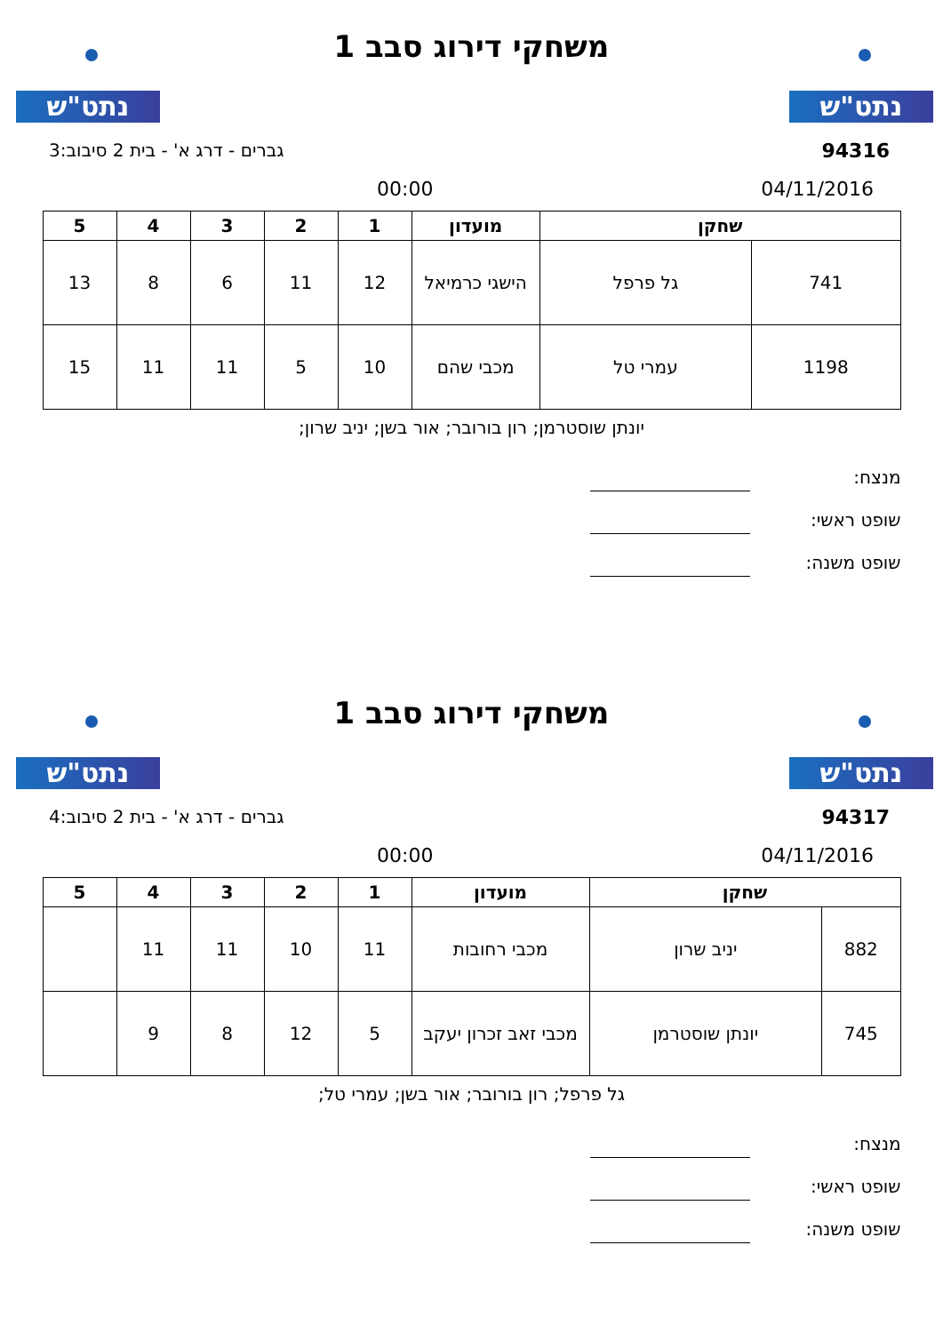נתט"ש נתט"ש
משחקי דירוג סבב 1
94316 גברים - דרג א' - בית 2 סיבוב:3
04/11/2016 00:00
| שחקן | | מועדון | 1 | 2 | 3 | 4 | 5 |
| --- | --- | --- | --- | --- | --- | --- | --- |
| 741 | גל פרפל | הישגי כרמיאל | 12 | 11 | 6 | 8 | 13 |
| 1198 | עמרי טל | מכבי שהם | 10 | 5 | 11 | 11 | 15 |
יונתן שוסטרמן; רון בורובר; אור בשן; יניב שרון;
מנצח:
שופט ראשי:
שופט משנה:
נתט"ש נתט"ש
משחקי דירוג סבב 1
94317 גברים - דרג א' - בית 2 סיבוב:4
04/11/2016 00:00
| שחקן | | מועדון | 1 | 2 | 3 | 4 | 5 |
| --- | --- | --- | --- | --- | --- | --- | --- |
| 882 | יניב שרון | מכבי רחובות | 11 | 10 | 11 | 11 | |
| 745 | יונתן שוסטרמן | מכבי זאב זכרון יעקב | 5 | 12 | 8 | 9 | |
גל פרפל; רון בורובר; אור בשן; עמרי טל;
מנצח:
שופט ראשי:
שופט משנה: